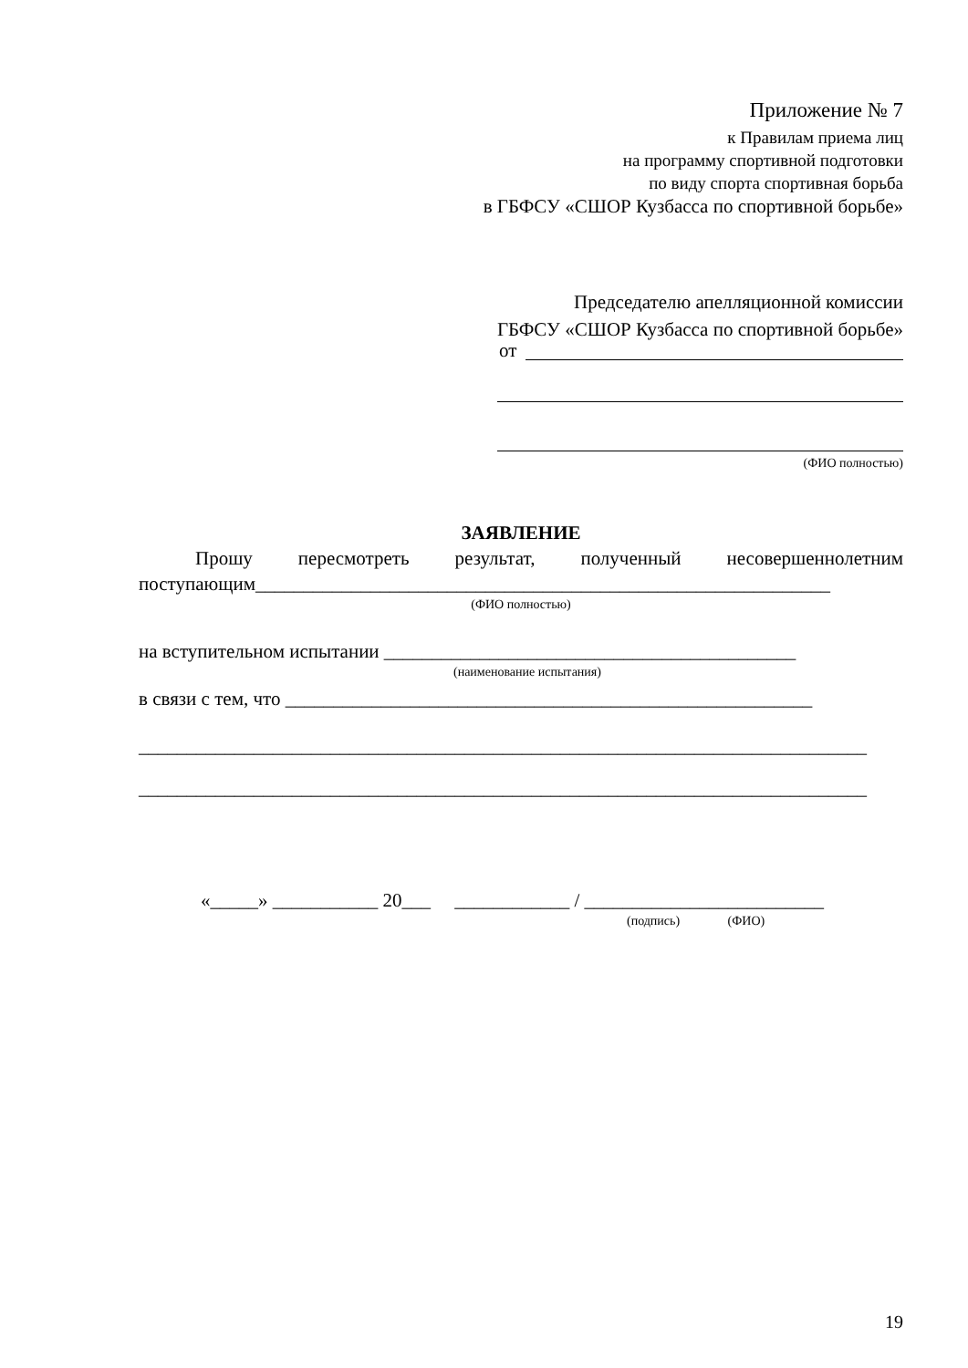Приложение № 7
к Правилам приема лиц
на программу спортивной подготовки
по виду спорта спортивная борьба
в ГБФСУ «СШОР Кузбасса по спортивной борьбе»
Председателю апелляционной комиссии
ГБФСУ «СШОР Кузбасса по спортивной борьбе»
от
(ФИО полностью)
ЗАЯВЛЕНИЕ
Прошу пересмотреть результат, полученный несовершеннолетним
поступающим____________________________________________________________
(ФИО полностью)
на вступительном испытании ___________________________________________
(наименование испытания)
в связи с тем, что _______________________________________________________
____________________________________________________________________________
____________________________________________________________________________
«_____» ___________ 20___ ____________ / _________________________
(подпись) (ФИО)
19